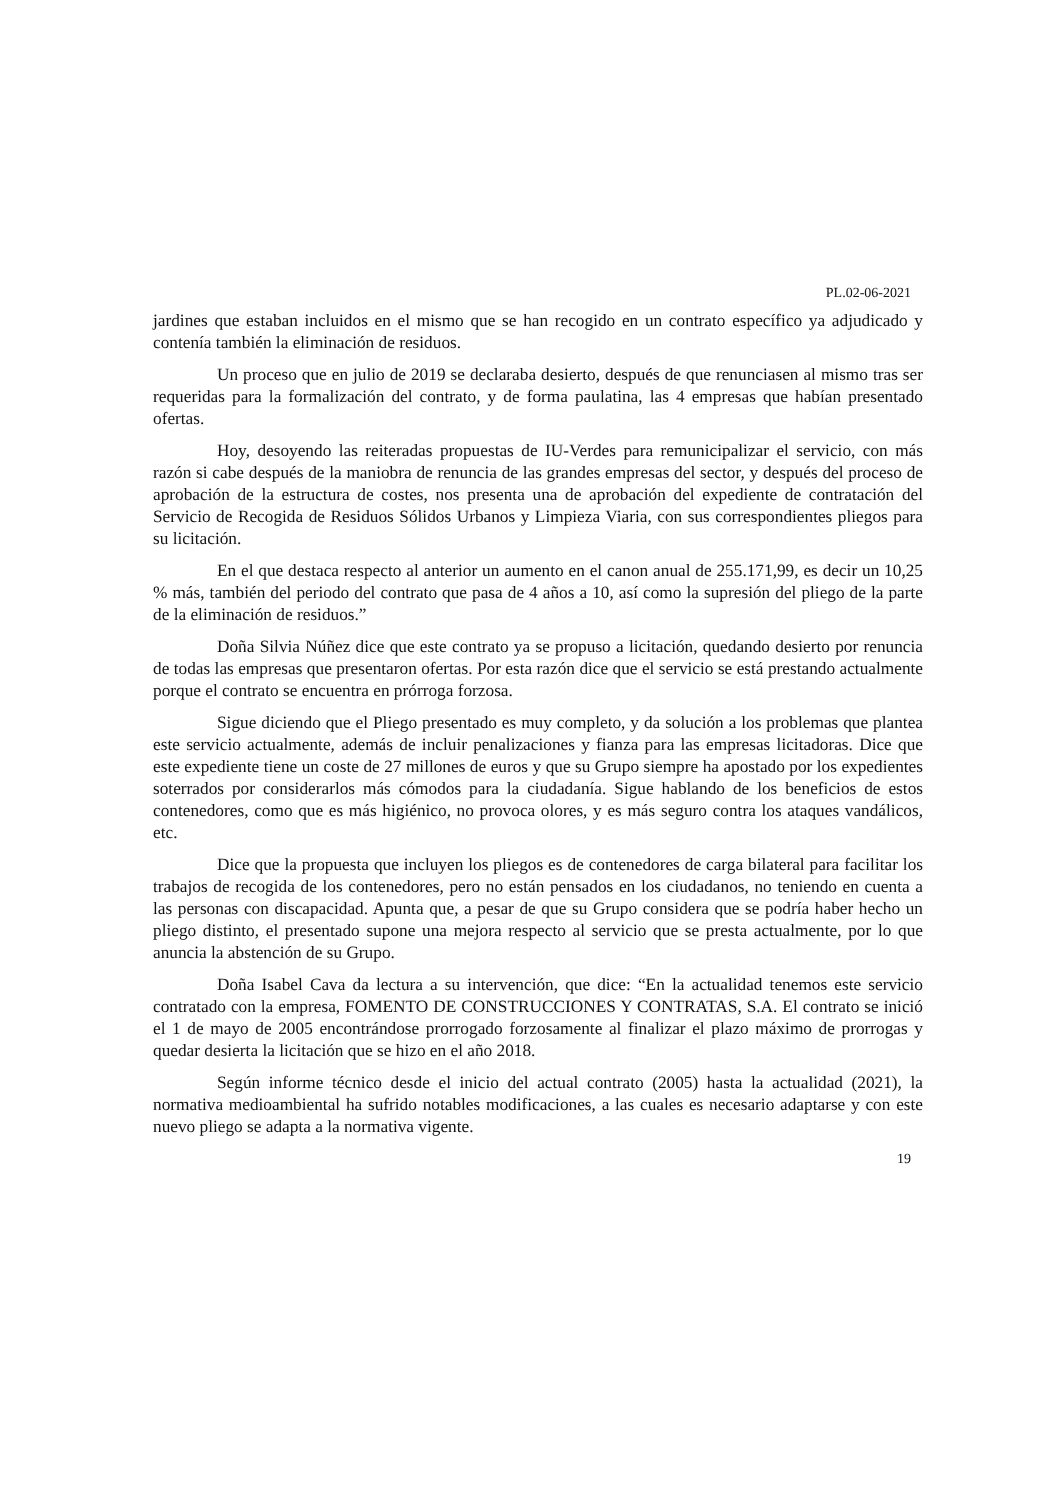PL.02-06-2021
jardines que estaban incluidos en el mismo que se han recogido en un contrato específico ya adjudicado y contenía también la eliminación de residuos.
Un proceso que en julio de 2019 se declaraba desierto, después de que renunciasen al mismo tras ser requeridas para la formalización del contrato, y de forma paulatina, las 4 empresas que habían presentado ofertas.
Hoy, desoyendo las reiteradas propuestas de IU-Verdes para remunicipalizar el servicio, con más razón si cabe después de la maniobra de renuncia de las grandes empresas del sector, y después del proceso de aprobación de la estructura de costes, nos presenta una de aprobación del expediente de contratación del Servicio de Recogida de Residuos Sólidos Urbanos y Limpieza Viaria, con sus correspondientes pliegos para su licitación.
En el que destaca respecto al anterior un aumento en el canon anual de 255.171,99, es decir un 10,25 % más, también del periodo del contrato que pasa de 4 años a 10, así como la supresión del pliego de la parte de la eliminación de residuos.”
Doña Silvia Núñez dice que este contrato ya se propuso a licitación, quedando desierto por renuncia de todas las empresas que presentaron ofertas. Por esta razón dice que el servicio se está prestando actualmente porque el contrato se encuentra en prórroga forzosa.
Sigue diciendo que el Pliego presentado es muy completo, y da solución a los problemas que plantea este servicio actualmente, además de incluir penalizaciones y fianza para las empresas licitadoras. Dice que este expediente tiene un coste de 27 millones de euros y que su Grupo siempre ha apostado por los expedientes soterrados por considerarlos más cómodos para la ciudadanía. Sigue hablando de los beneficios de estos contenedores, como que es más higiénico, no provoca olores, y es más seguro contra los ataques vandálicos, etc.
Dice que la propuesta que incluyen los pliegos es de contenedores de carga bilateral para facilitar los trabajos de recogida de los contenedores, pero no están pensados en los ciudadanos, no teniendo en cuenta a las personas con discapacidad. Apunta que, a pesar de que su Grupo considera que se podría haber hecho un pliego distinto, el presentado supone una mejora respecto al servicio que se presta actualmente, por lo que anuncia la abstención de su Grupo.
Doña Isabel Cava da lectura a su intervención, que dice: “En la actualidad tenemos este servicio contratado con la empresa, FOMENTO DE CONSTRUCCIONES Y CONTRATAS, S.A. El contrato se inició el 1 de mayo de 2005 encontrándose prorrogado forzosamente al finalizar el plazo máximo de prorrogas y quedar desierta la licitación que se hizo en el año 2018.
Según informe técnico desde el inicio del actual contrato (2005) hasta la actualidad (2021), la normativa medioambiental ha sufrido notables modificaciones, a las cuales es necesario adaptarse y con este nuevo pliego se adapta a la normativa vigente.
19